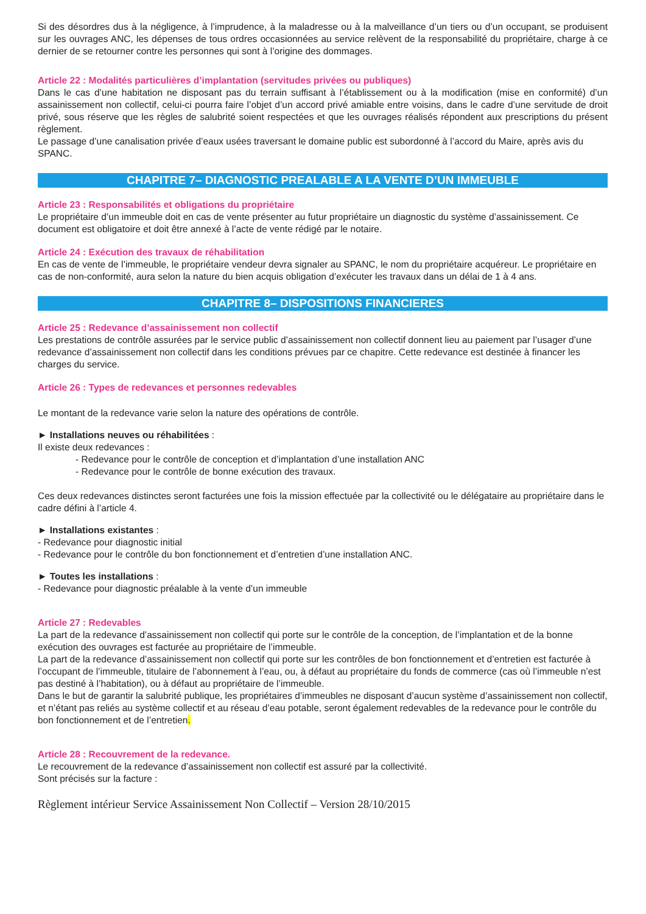Si des désordres dus à la négligence, à l’imprudence, à la maladresse ou à la malveillance d’un tiers ou d’un occupant, se produisent sur les ouvrages ANC, les dépenses de tous ordres occasionnées au service relèvent de la responsabilité du propriétaire, charge à ce dernier de se retourner contre les personnes qui sont à l’origine des dommages.
Article 22 : Modalités particulières d’implantation (servitudes privées ou publiques)
Dans le cas d’une habitation ne disposant pas du terrain suffisant à l’établissement ou à la modification (mise en conformité) d’un assainissement non collectif, celui-ci pourra faire l’objet d’un accord privé amiable entre voisins, dans le cadre d’une servitude de droit privé, sous réserve que les règles de salubrité soient respectées et que les ouvrages réalisés répondent aux prescriptions du présent règlement.
Le passage d’une canalisation privée d’eaux usées traversant le domaine public est subordonné à l’accord du Maire, après avis du SPANC.
CHAPITRE 7– DIAGNOSTIC PREALABLE A LA VENTE D’UN IMMEUBLE
Article 23 : Responsabilités et obligations du propriétaire
Le propriétaire d’un immeuble doit en cas de vente présenter au futur propriétaire un diagnostic du système d’assainissement. Ce document est obligatoire et doit être annexé à l’acte de vente rédigé par le notaire.
Article 24 : Exécution des travaux de réhabilitation
En cas de vente de l’immeuble, le propriétaire vendeur devra signaler au SPANC, le nom du propriétaire acquéreur. Le propriétaire en cas de non-conformité, aura selon la nature du bien acquis obligation d’exécuter les travaux dans un délai de 1 à 4 ans.
CHAPITRE 8– DISPOSITIONS FINANCIERES
Article 25 : Redevance d’assainissement non collectif
Les prestations de contrôle assurées par le service public d’assainissement non collectif donnent lieu au paiement par l’usager d’une redevance d’assainissement non collectif dans les conditions prévues par ce chapitre. Cette redevance est destinée à financer les charges du service.
Article 26 : Types de redevances et personnes redevables
Le montant de la redevance varie selon la nature des opérations de contrôle.
► Installations neuves ou réhabilitées :
Il existe deux redevances :
- Redevance pour le contrôle de conception et d’implantation d’une installation ANC
- Redevance pour le contrôle de bonne exécution des travaux.
Ces deux redevances distinctes seront facturées une fois la mission effectuée par la collectivité ou le délégataire au propriétaire dans le cadre défini à l’article 4.
► Installations existantes :
- Redevance pour diagnostic initial
- Redevance pour le contrôle du bon fonctionnement et d’entretien d’une installation ANC.
► Toutes les installations :
- Redevance pour diagnostic préalable à la vente d’un immeuble
Article 27 : Redevables
La part de la redevance d’assainissement non collectif qui porte sur le contrôle de la conception, de l’implantation et de la bonne exécution des ouvrages est facturée au propriétaire de l’immeuble.
La part de la redevance d’assainissement non collectif qui porte sur les contrôles de bon fonctionnement et d’entretien est facturée à l’occupant de l’immeuble, titulaire de l’abonnement à l’eau, ou, à défaut au propriétaire du fonds de commerce (cas où l’immeuble n’est pas destiné à l’habitation), ou à défaut au propriétaire de l’immeuble.
Dans le but de garantir la salubrité publique, les propriétaires d’immeubles ne disposant d’aucun système d’assainissement non collectif, et n’étant pas reliés au système collectif et au réseau d’eau potable, seront également redevables de la redevance pour le contrôle du bon fonctionnement et de l’entretien.
Article 28 : Recouvrement de la redevance.
Le recouvrement de la redevance d’assainissement non collectif est assuré par la collectivité.
Sont précisés sur la facture :
Règlement intérieur Service Assainissement Non Collectif – Version 28/10/2015